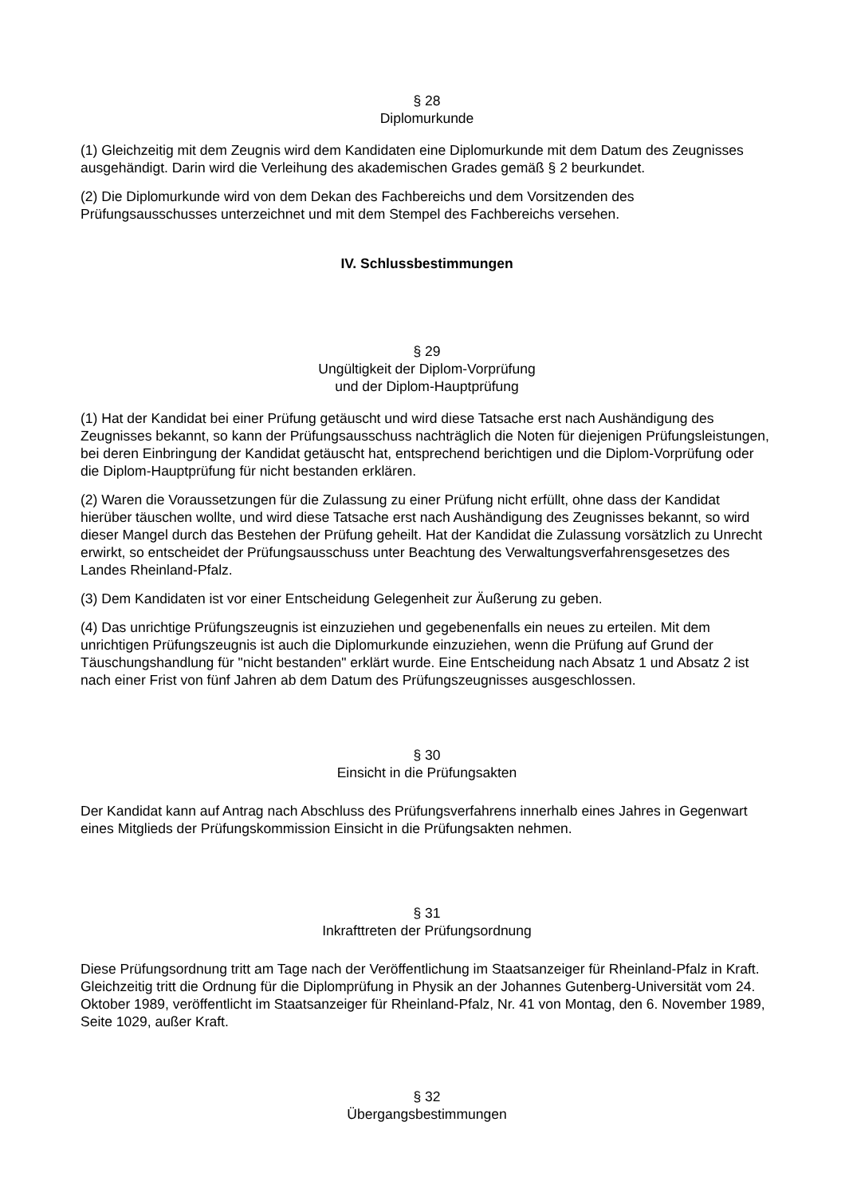§ 28
Diplomurkunde
(1) Gleichzeitig mit dem Zeugnis wird dem Kandidaten eine Diplomurkunde mit dem Datum des Zeugnisses ausgehändigt. Darin wird die Verleihung des akademischen Grades gemäß § 2 beurkundet.
(2) Die Diplomurkunde wird von dem Dekan des Fachbereichs und dem Vorsitzenden des Prüfungsausschusses unterzeichnet und mit dem Stempel des Fachbereichs versehen.
IV. Schlussbestimmungen
§ 29
Ungültigkeit der Diplom-Vorprüfung
und der Diplom-Hauptprüfung
(1) Hat der Kandidat bei einer Prüfung getäuscht und wird diese Tatsache erst nach Aushändigung des Zeugnisses bekannt, so kann der Prüfungsausschuss nachträglich die Noten für diejenigen Prüfungsleistungen, bei deren Einbringung der Kandidat getäuscht hat, entsprechend berichtigen und die Diplom-Vorprüfung oder die Diplom-Hauptprüfung für nicht bestanden erklären.
(2) Waren die Voraussetzungen für die Zulassung zu einer Prüfung nicht erfüllt, ohne dass der Kandidat hierüber täuschen wollte, und wird diese Tatsache erst nach Aushändigung des Zeugnisses bekannt, so wird dieser Mangel durch das Bestehen der Prüfung geheilt. Hat der Kandidat die Zulassung vorsätzlich zu Unrecht erwirkt, so entscheidet der Prüfungsausschuss unter Beachtung des Verwaltungsverfahrensgesetzes des Landes Rheinland-Pfalz.
(3) Dem Kandidaten ist vor einer Entscheidung Gelegenheit zur Äußerung zu geben.
(4) Das unrichtige Prüfungszeugnis ist einzuziehen und gegebenenfalls ein neues zu erteilen. Mit dem unrichtigen Prüfungszeugnis ist auch die Diplomurkunde einzuziehen, wenn die Prüfung auf Grund der Täuschungshandlung für "nicht bestanden" erklärt wurde. Eine Entscheidung nach Absatz 1 und Absatz 2 ist nach einer Frist von fünf Jahren ab dem Datum des Prüfungszeugnisses ausgeschlossen.
§ 30
Einsicht in die Prüfungsakten
Der Kandidat kann auf Antrag nach Abschluss des Prüfungsverfahrens innerhalb eines Jahres in Gegenwart eines Mitglieds der Prüfungskommission Einsicht in die Prüfungsakten nehmen.
§ 31
Inkrafttreten der Prüfungsordnung
Diese Prüfungsordnung tritt am Tage nach der Veröffentlichung im Staatsanzeiger für Rheinland-Pfalz in Kraft. Gleichzeitig tritt die Ordnung für die Diplomprüfung in Physik an der Johannes Gutenberg-Universität vom 24. Oktober 1989, veröffentlicht im Staatsanzeiger für Rheinland-Pfalz, Nr. 41 von Montag, den 6. November 1989, Seite 1029, außer Kraft.
§ 32
Übergangsbestimmungen